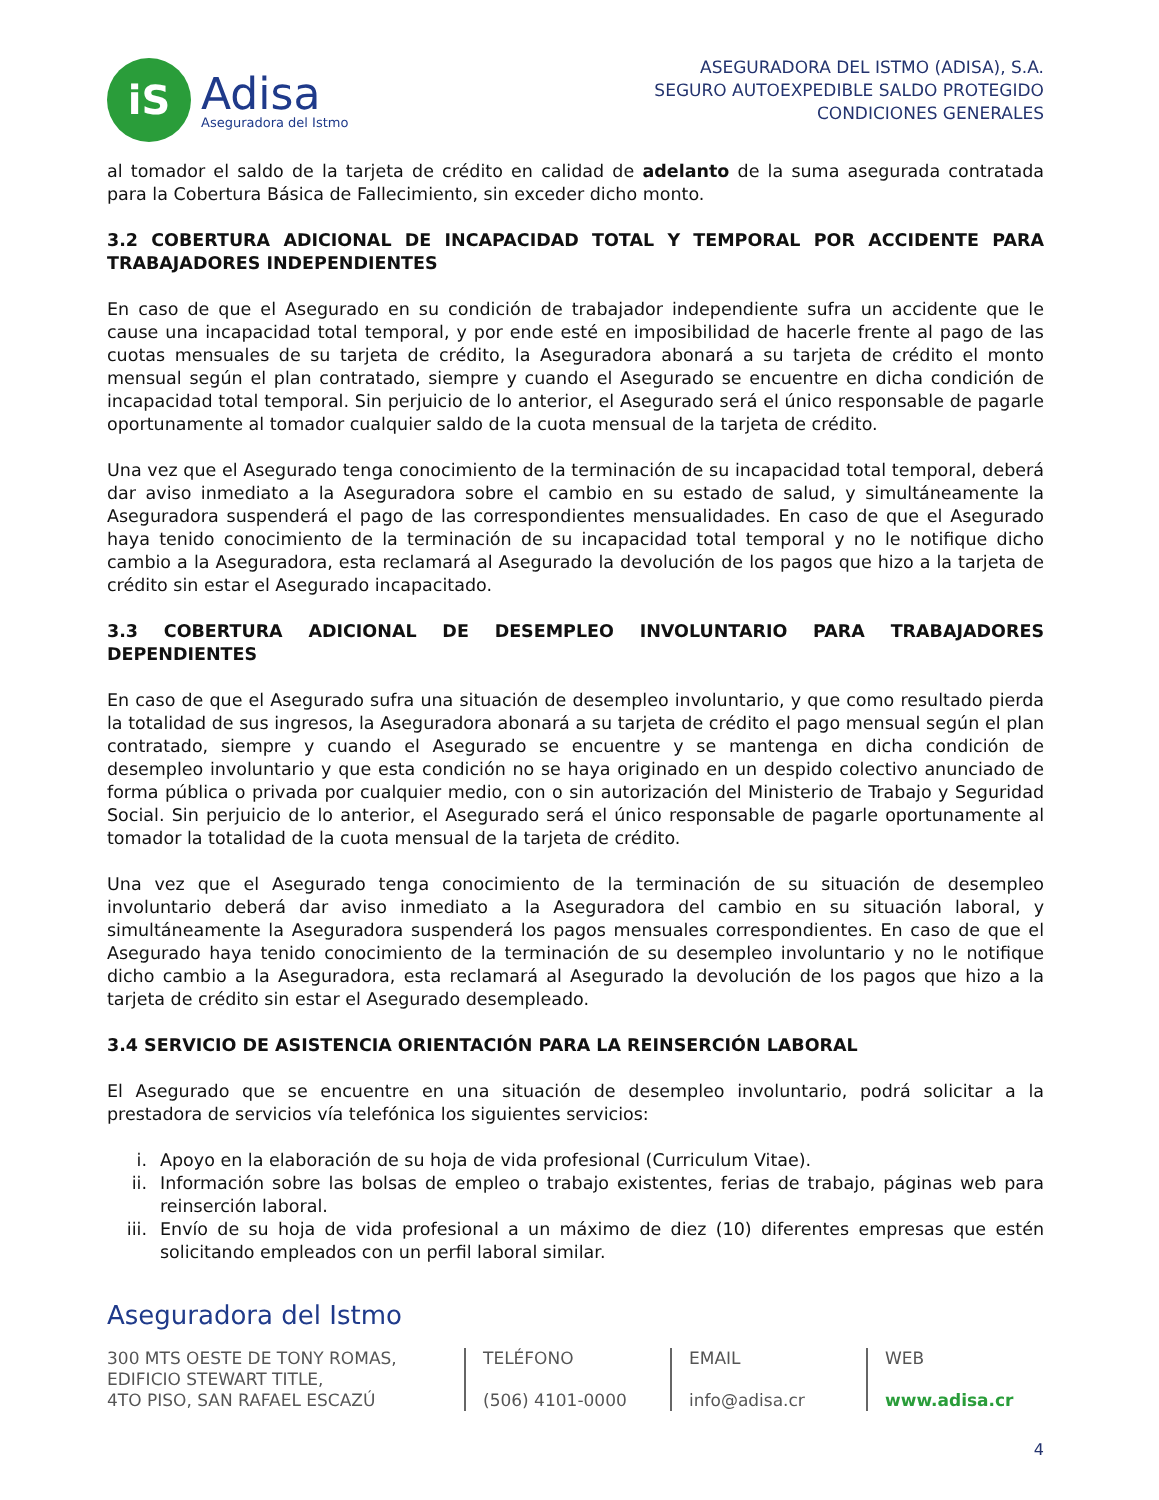iS
Adisa
Aseguradora del Istmo
ASEGURADORA DEL ISTMO (ADISA), S.A.
SEGURO AUTOEXPEDIBLE SALDO PROTEGIDO
CONDICIONES GENERALES
al tomador el saldo de la tarjeta de crédito en calidad de adelanto de la suma asegurada contratada para la Cobertura Básica de Fallecimiento, sin exceder dicho monto.
3.2 COBERTURA ADICIONAL DE INCAPACIDAD TOTAL Y TEMPORAL POR ACCIDENTE PARA TRABAJADORES INDEPENDIENTES
En caso de que el Asegurado en su condición de trabajador independiente sufra un accidente que le cause una incapacidad total temporal, y por ende esté en imposibilidad de hacerle frente al pago de las cuotas mensuales de su tarjeta de crédito, la Aseguradora abonará a su tarjeta de crédito el monto mensual según el plan contratado, siempre y cuando el Asegurado se encuentre en dicha condición de incapacidad total temporal. Sin perjuicio de lo anterior, el Asegurado será el único responsable de pagarle oportunamente al tomador cualquier saldo de la cuota mensual de la tarjeta de crédito.
Una vez que el Asegurado tenga conocimiento de la terminación de su incapacidad total temporal, deberá dar aviso inmediato a la Aseguradora sobre el cambio en su estado de salud, y simultáneamente la Aseguradora suspenderá el pago de las correspondientes mensualidades. En caso de que el Asegurado haya tenido conocimiento de la terminación de su incapacidad total temporal y no le notifique dicho cambio a la Aseguradora, esta reclamará al Asegurado la devolución de los pagos que hizo a la tarjeta de crédito sin estar el Asegurado incapacitado.
3.3 COBERTURA ADICIONAL DE DESEMPLEO INVOLUNTARIO PARA TRABAJADORES DEPENDIENTES
En caso de que el Asegurado sufra una situación de desempleo involuntario, y que como resultado pierda la totalidad de sus ingresos, la Aseguradora abonará a su tarjeta de crédito el pago mensual según el plan contratado, siempre y cuando el Asegurado se encuentre y se mantenga en dicha condición de desempleo involuntario y que esta condición no se haya originado en un despido colectivo anunciado de forma pública o privada por cualquier medio, con o sin autorización del Ministerio de Trabajo y Seguridad Social. Sin perjuicio de lo anterior, el Asegurado será el único responsable de pagarle oportunamente al tomador la totalidad de la cuota mensual de la tarjeta de crédito.
Una vez que el Asegurado tenga conocimiento de la terminación de su situación de desempleo involuntario deberá dar aviso inmediato a la Aseguradora del cambio en su situación laboral, y simultáneamente la Aseguradora suspenderá los pagos mensuales correspondientes. En caso de que el Asegurado haya tenido conocimiento de la terminación de su desempleo involuntario y no le notifique dicho cambio a la Aseguradora, esta reclamará al Asegurado la devolución de los pagos que hizo a la tarjeta de crédito sin estar el Asegurado desempleado.
3.4 SERVICIO DE ASISTENCIA ORIENTACIÓN PARA LA REINSERCIÓN LABORAL
El Asegurado que se encuentre en una situación de desempleo involuntario, podrá solicitar a la prestadora de servicios vía telefónica los siguientes servicios:
i. Apoyo en la elaboración de su hoja de vida profesional (Curriculum Vitae).
ii. Información sobre las bolsas de empleo o trabajo existentes, ferias de trabajo, páginas web para reinserción laboral.
iii. Envío de su hoja de vida profesional a un máximo de diez (10) diferentes empresas que estén solicitando empleados con un perfil laboral similar.
Aseguradora del Istmo
300 MTS OESTE DE TONY ROMAS,
EDIFICIO STEWART TITLE,
4TO PISO, SAN RAFAEL ESCAZÚ
TELÉFONO
(506) 4101-0000
EMAIL
info@adisa.cr
WEB
www.adisa.cr
4